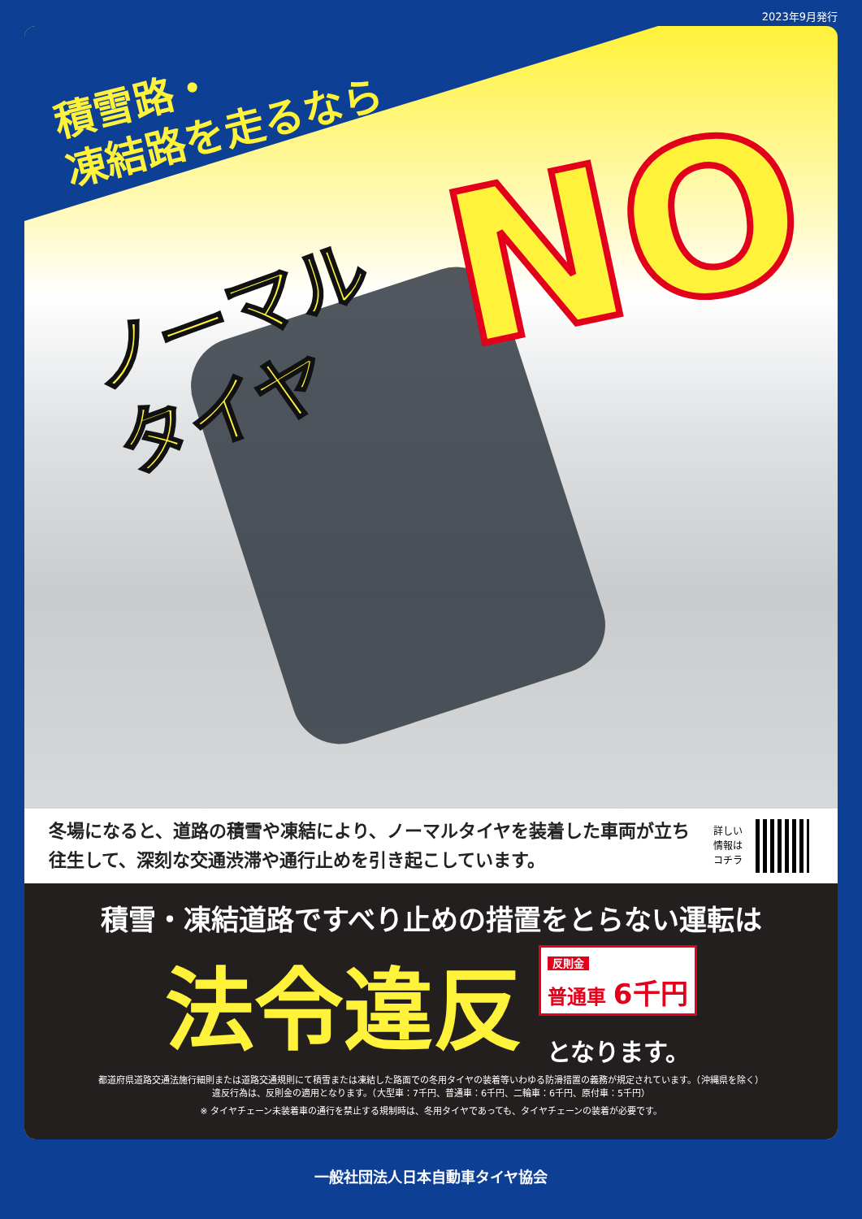2023年9月発行
積雪路・
凍結路を走るなら
ノーマル
タイヤ
NO
冬場になると、道路の積雪や凍結により、ノーマルタイヤを装着した車両が立ち往生して、深刻な交通渋滞や通行止めを引き起こしています。
詳しい
情報は
コチラ
積雪・凍結道路ですべり止めの措置をとらない運転は
法令違反
反則金
普通車 6千円
となります。
都道府県道路交通法施行細則または道路交通規則にて積雪または凍結した路面での冬用タイヤの装着等いわゆる防滑措置の義務が規定されています。（沖縄県を除く）
違反行為は、反則金の適用となります。（大型車：7千円、普通車：6千円、二輪車：6千円、原付車：5千円）
※ タイヤチェーン未装着車の通行を禁止する規制時は、冬用タイヤであっても、タイヤチェーンの装着が必要です。
一般社団法人日本自動車タイヤ協会